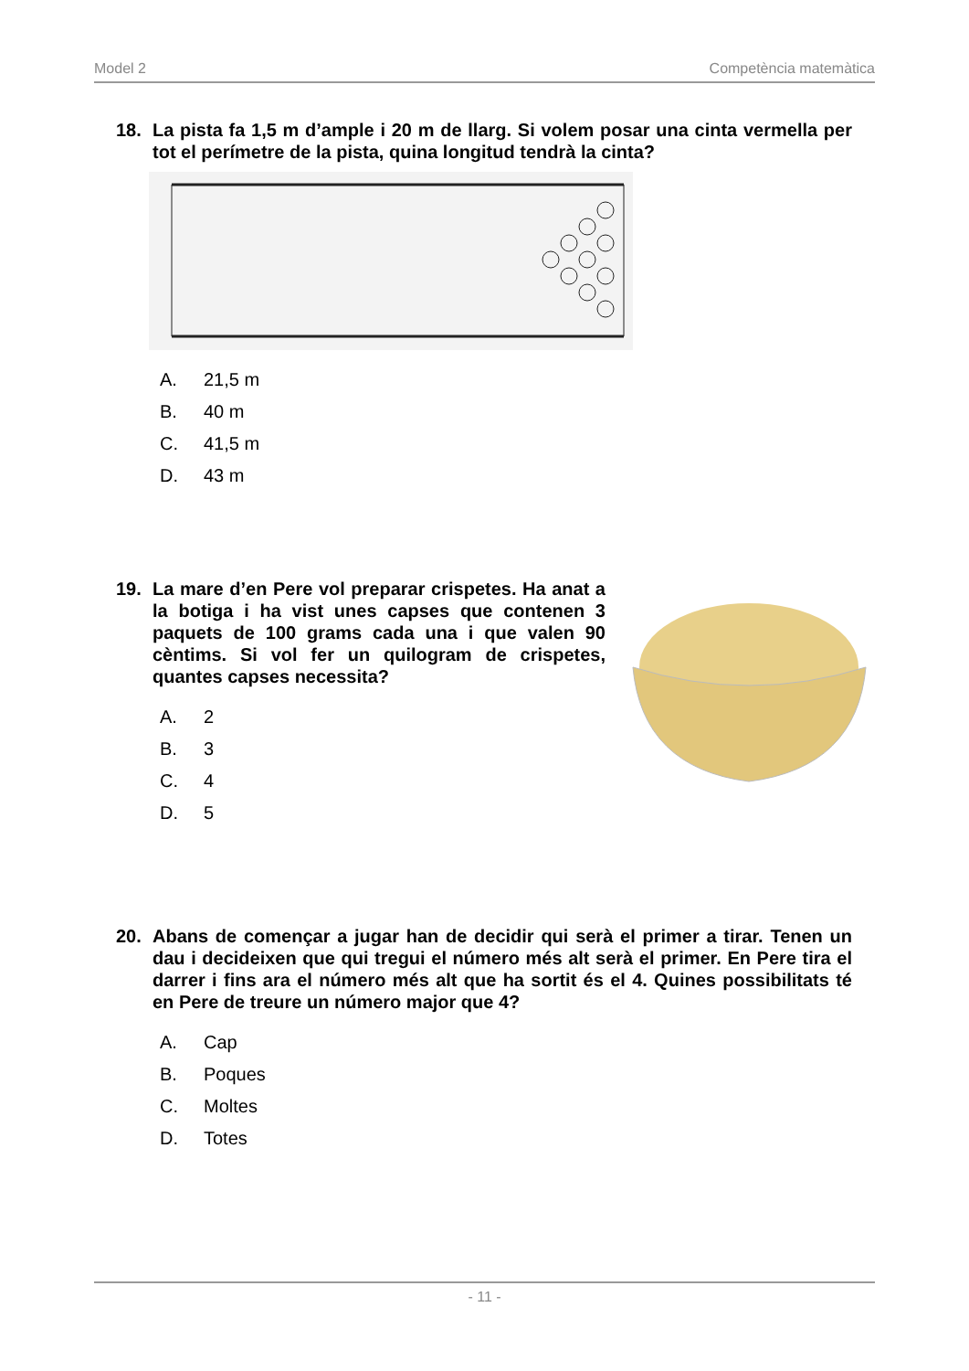Model 2 Competència matemàtica
18.
La pista fa 1,5 m d’ample i 20 m de llarg. Si volem posar una cinta vermella per tot el perímetre de la pista, quina longitud tendrà la cinta?
A. 21,5 m
B. 40 m
C. 41,5 m
D. 43 m
19.
La mare d’en Pere vol preparar crispetes. Ha anat a la botiga i ha vist unes capses que contenen 3 paquets de 100 grams cada una i que valen 90 cèntims. Si vol fer un quilogram de crispetes, quantes capses necessita?
A. 2
B. 3
C. 4
D. 5
20.
Abans de començar a jugar han de decidir qui serà el primer a tirar. Tenen un dau i decideixen que qui tregui el número més alt serà el primer. En Pere tira el darrer i fins ara el número més alt que ha sortit és el 4. Quines possibilitats té en Pere de treure un número major que 4?
A. Cap
B. Poques
C. Moltes
D. Totes
- 11 -